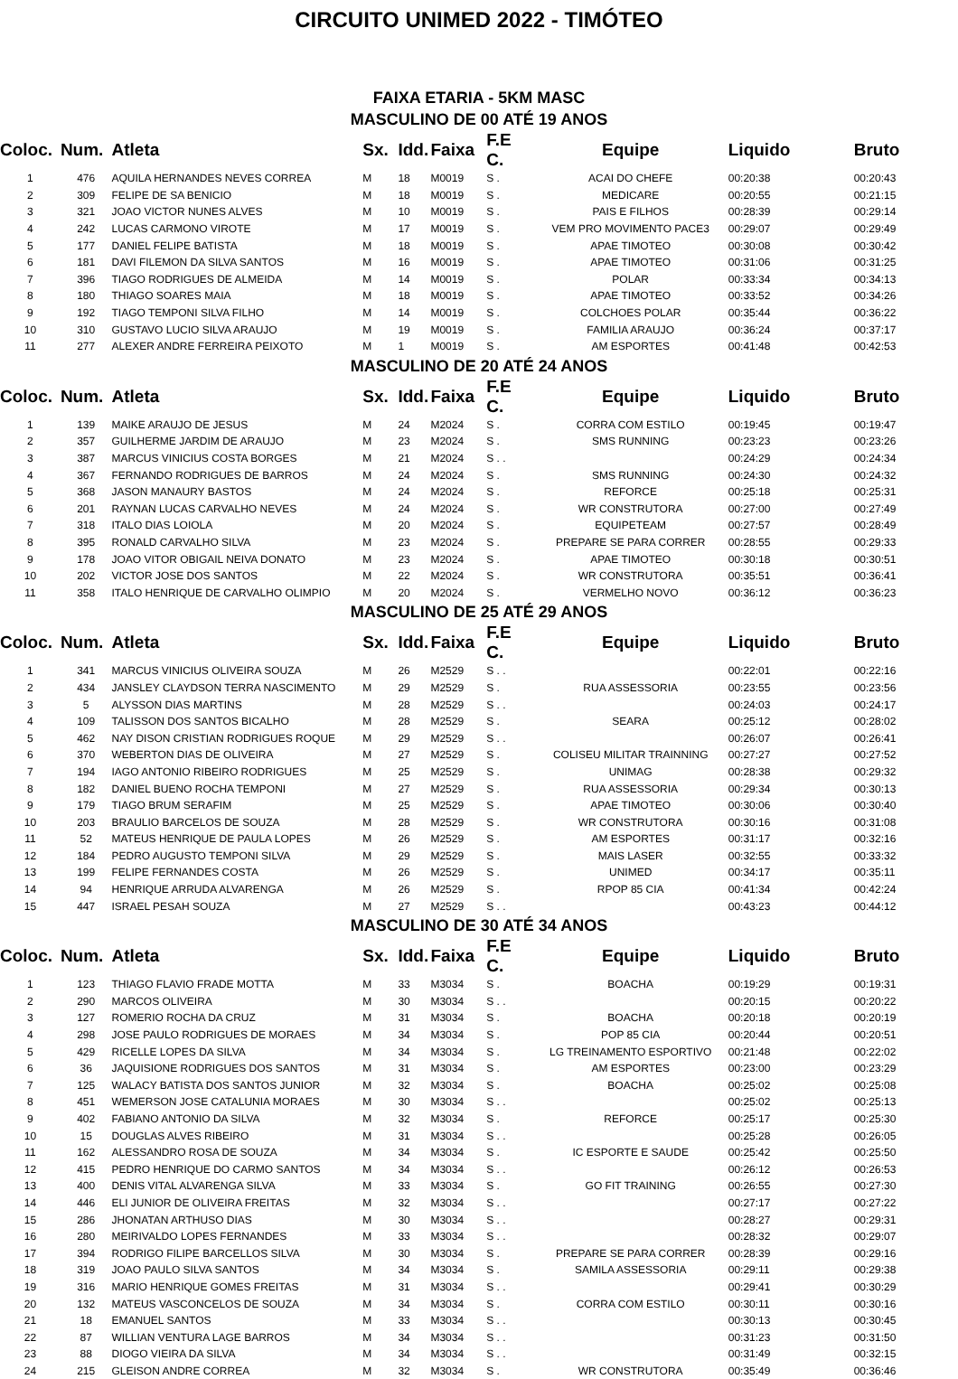CIRCUITO UNIMED 2022 - TIMÓTEO
FAIXA ETARIA - 5KM MASC
MASCULINO DE 00 ATÉ 19 ANOS
| Coloc. | Num. | Atleta | Sx. | Idd. | Faixa | F.E C. | Equipe | Liquido | Bruto |
| --- | --- | --- | --- | --- | --- | --- | --- | --- | --- |
| 1 | 476 | AQUILA HERNANDES NEVES CORREA | M | 18 | M0019 | S . | ACAI DO CHEFE | 00:20:38 | 00:20:43 |
| 2 | 309 | FELIPE DE SA BENICIO | M | 18 | M0019 | S . | MEDICARE | 00:20:55 | 00:21:15 |
| 3 | 321 | JOAO VICTOR NUNES ALVES | M | 10 | M0019 | S . | PAIS E FILHOS | 00:28:39 | 00:29:14 |
| 4 | 242 | LUCAS CARMONO VIROTE | M | 17 | M0019 | S . | VEM PRO MOVIMENTO PACE3 | 00:29:07 | 00:29:49 |
| 5 | 177 | DANIEL FELIPE BATISTA | M | 18 | M0019 | S . | APAE TIMOTEO | 00:30:08 | 00:30:42 |
| 6 | 181 | DAVI FILEMON DA SILVA SANTOS | M | 16 | M0019 | S . | APAE TIMOTEO | 00:31:06 | 00:31:25 |
| 7 | 396 | TIAGO RODRIGUES DE ALMEIDA | M | 14 | M0019 | S . | POLAR | 00:33:34 | 00:34:13 |
| 8 | 180 | THIAGO SOARES MAIA | M | 18 | M0019 | S . | APAE TIMOTEO | 00:33:52 | 00:34:26 |
| 9 | 192 | TIAGO TEMPONI SILVA FILHO | M | 14 | M0019 | S . | COLCHOES POLAR | 00:35:44 | 00:36:22 |
| 10 | 310 | GUSTAVO LUCIO SILVA ARAUJO | M | 19 | M0019 | S . | FAMILIA ARAUJO | 00:36:24 | 00:37:17 |
| 11 | 277 | ALEXER ANDRE FERREIRA PEIXOTO | M | 1 | M0019 | S . | AM ESPORTES | 00:41:48 | 00:42:53 |
MASCULINO DE 20 ATÉ 24 ANOS
| Coloc. | Num. | Atleta | Sx. | Idd. | Faixa | F.E C. | Equipe | Liquido | Bruto |
| --- | --- | --- | --- | --- | --- | --- | --- | --- | --- |
| 1 | 139 | MAIKE ARAUJO DE JESUS | M | 24 | M2024 | S . | CORRA COM ESTILO | 00:19:45 | 00:19:47 |
| 2 | 357 | GUILHERME JARDIM DE ARAUJO | M | 23 | M2024 | S . | SMS RUNNING | 00:23:23 | 00:23:26 |
| 3 | 387 | MARCUS VINICIUS COSTA BORGES | M | 21 | M2024 | S . . | | 00:24:29 | 00:24:34 |
| 4 | 367 | FERNANDO RODRIGUES DE BARROS | M | 24 | M2024 | S . | SMS RUNNING | 00:24:30 | 00:24:32 |
| 5 | 368 | JASON MANAURY BASTOS | M | 24 | M2024 | S . | REFORCE | 00:25:18 | 00:25:31 |
| 6 | 201 | RAYNAN LUCAS CARVALHO NEVES | M | 24 | M2024 | S . | WR CONSTRUTORA | 00:27:00 | 00:27:49 |
| 7 | 318 | ITALO DIAS LOIOLA | M | 20 | M2024 | S . | EQUIPETEAM | 00:27:57 | 00:28:49 |
| 8 | 395 | RONALD CARVALHO SILVA | M | 23 | M2024 | S . | PREPARE SE PARA CORRER | 00:28:55 | 00:29:33 |
| 9 | 178 | JOAO VITOR OBIGAIL NEIVA DONATO | M | 23 | M2024 | S . | APAE TIMOTEO | 00:30:18 | 00:30:51 |
| 10 | 202 | VICTOR JOSE DOS SANTOS | M | 22 | M2024 | S . | WR CONSTRUTORA | 00:35:51 | 00:36:41 |
| 11 | 358 | ITALO HENRIQUE DE CARVALHO OLIMPIO | M | 20 | M2024 | S . | VERMELHO NOVO | 00:36:12 | 00:36:23 |
MASCULINO DE 25 ATÉ 29 ANOS
| Coloc. | Num. | Atleta | Sx. | Idd. | Faixa | F.E C. | Equipe | Liquido | Bruto |
| --- | --- | --- | --- | --- | --- | --- | --- | --- | --- |
| 1 | 341 | MARCUS VINICIUS OLIVEIRA SOUZA | M | 26 | M2529 | S . . | | 00:22:01 | 00:22:16 |
| 2 | 434 | JANSLEY CLAYDSON TERRA NASCIMENTO | M | 29 | M2529 | S . | RUA ASSESSORIA | 00:23:55 | 00:23:56 |
| 3 | 5 | ALYSSON DIAS MARTINS | M | 28 | M2529 | S . . | | 00:24:03 | 00:24:17 |
| 4 | 109 | TALISSON DOS SANTOS BICALHO | M | 28 | M2529 | S . | SEARA | 00:25:12 | 00:28:02 |
| 5 | 462 | NAY DISON CRISTIAN RODRIGUES ROQUE | M | 29 | M2529 | S . . | | 00:26:07 | 00:26:41 |
| 6 | 370 | WEBERTON DIAS DE OLIVEIRA | M | 27 | M2529 | S . | COLISEU MILITAR TRAINNING | 00:27:27 | 00:27:52 |
| 7 | 194 | IAGO ANTONIO RIBEIRO RODRIGUES | M | 25 | M2529 | S . | UNIMAG | 00:28:38 | 00:29:32 |
| 8 | 182 | DANIEL BUENO ROCHA TEMPONI | M | 27 | M2529 | S . | RUA ASSESSORIA | 00:29:34 | 00:30:13 |
| 9 | 179 | TIAGO BRUM SERAFIM | M | 25 | M2529 | S . | APAE TIMOTEO | 00:30:06 | 00:30:40 |
| 10 | 203 | BRAULIO BARCELOS DE SOUZA | M | 28 | M2529 | S . | WR CONSTRUTORA | 00:30:16 | 00:31:08 |
| 11 | 52 | MATEUS HENRIQUE DE PAULA LOPES | M | 26 | M2529 | S . | AM ESPORTES | 00:31:17 | 00:32:16 |
| 12 | 184 | PEDRO AUGUSTO TEMPONI SILVA | M | 29 | M2529 | S . | MAIS LASER | 00:32:55 | 00:33:32 |
| 13 | 199 | FELIPE FERNANDES COSTA | M | 26 | M2529 | S . | UNIMED | 00:34:17 | 00:35:11 |
| 14 | 94 | HENRIQUE ARRUDA ALVARENGA | M | 26 | M2529 | S . | RPOP 85 CIA | 00:41:34 | 00:42:24 |
| 15 | 447 | ISRAEL PESAH SOUZA | M | 27 | M2529 | S . . | | 00:43:23 | 00:44:12 |
MASCULINO DE 30 ATÉ 34 ANOS
| Coloc. | Num. | Atleta | Sx. | Idd. | Faixa | F.E C. | Equipe | Liquido | Bruto |
| --- | --- | --- | --- | --- | --- | --- | --- | --- | --- |
| 1 | 123 | THIAGO FLAVIO FRADE MOTTA | M | 33 | M3034 | S . | BOACHA | 00:19:29 | 00:19:31 |
| 2 | 290 | MARCOS OLIVEIRA | M | 30 | M3034 | S . . | | 00:20:15 | 00:20:22 |
| 3 | 127 | ROMERIO ROCHA DA CRUZ | M | 31 | M3034 | S . | BOACHA | 00:20:18 | 00:20:19 |
| 4 | 298 | JOSE PAULO RODRIGUES DE MORAES | M | 34 | M3034 | S . | POP 85 CIA | 00:20:44 | 00:20:51 |
| 5 | 429 | RICELLE LOPES DA SILVA | M | 34 | M3034 | S . | LG TREINAMENTO ESPORTIVO | 00:21:48 | 00:22:02 |
| 6 | 36 | JAQUISIONE RODRIGUES DOS SANTOS | M | 31 | M3034 | S . | AM ESPORTES | 00:23:00 | 00:23:29 |
| 7 | 125 | WALACY BATISTA DOS SANTOS JUNIOR | M | 32 | M3034 | S . | BOACHA | 00:25:02 | 00:25:08 |
| 8 | 451 | WEMERSON JOSE CATALUNIA MORAES | M | 30 | M3034 | S . . | | 00:25:02 | 00:25:13 |
| 9 | 402 | FABIANO ANTONIO DA SILVA | M | 32 | M3034 | S . | REFORCE | 00:25:17 | 00:25:30 |
| 10 | 15 | DOUGLAS ALVES RIBEIRO | M | 31 | M3034 | S . . | | 00:25:28 | 00:26:05 |
| 11 | 162 | ALESSANDRO ROSA DE SOUZA | M | 34 | M3034 | S . | IC ESPORTE E SAUDE | 00:25:42 | 00:25:50 |
| 12 | 415 | PEDRO HENRIQUE DO CARMO SANTOS | M | 34 | M3034 | S . . | | 00:26:12 | 00:26:53 |
| 13 | 400 | DENIS VITAL ALVARENGA SILVA | M | 33 | M3034 | S . | GO FIT TRAINING | 00:26:55 | 00:27:30 |
| 14 | 446 | ELI JUNIOR DE OLIVEIRA FREITAS | M | 32 | M3034 | S . . | | 00:27:17 | 00:27:22 |
| 15 | 286 | JHONATAN ARTHUSO DIAS | M | 30 | M3034 | S . . | | 00:28:27 | 00:29:31 |
| 16 | 280 | MEIRIVALDO LOPES FERNANDES | M | 33 | M3034 | S . . | | 00:28:32 | 00:29:07 |
| 17 | 394 | RODRIGO FILIPE BARCELLOS SILVA | M | 30 | M3034 | S . | PREPARE SE PARA CORRER | 00:28:39 | 00:29:16 |
| 18 | 319 | JOAO PAULO SILVA SANTOS | M | 34 | M3034 | S . | SAMILA ASSESSORIA | 00:29:11 | 00:29:38 |
| 19 | 316 | MARIO HENRIQUE GOMES FREITAS | M | 31 | M3034 | S . . | | 00:29:41 | 00:30:29 |
| 20 | 132 | MATEUS VASCONCELOS DE SOUZA | M | 34 | M3034 | S . | CORRA COM ESTILO | 00:30:11 | 00:30:16 |
| 21 | 18 | EMANUEL SANTOS | M | 33 | M3034 | S . . | | 00:30:13 | 00:30:45 |
| 22 | 87 | WILLIAN VENTURA LAGE BARROS | M | 34 | M3034 | S . . | | 00:31:23 | 00:31:50 |
| 23 | 88 | DIOGO VIEIRA DA SILVA | M | 34 | M3034 | S . . | | 00:31:49 | 00:32:15 |
| 24 | 215 | GLEISON ANDRE CORREA | M | 32 | M3034 | S . | WR CONSTRUTORA | 00:35:49 | 00:36:46 |